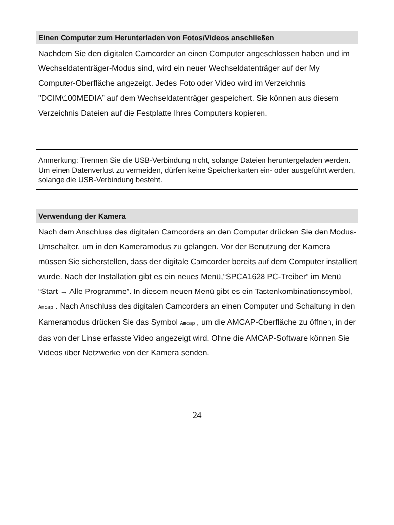Einen Computer zum Herunterladen von Fotos/Videos anschließen
Nachdem Sie den digitalen Camcorder an einen Computer angeschlossen haben und im Wechseldatenträger-Modus sind, wird ein neuer Wechseldatenträger auf der My Computer-Oberfläche angezeigt. Jedes Foto oder Video wird im Verzeichnis "DCIM\100MEDIA” auf dem Wechseldatenträger gespeichert. Sie können aus diesem Verzeichnis Dateien auf die Festplatte Ihres Computers kopieren.
Anmerkung: Trennen Sie die USB-Verbindung nicht, solange Dateien heruntergeladen werden. Um einen Datenverlust zu vermeiden, dürfen keine Speicherkarten ein- oder ausgeführt werden, solange die USB-Verbindung besteht.
Verwendung der Kamera
Nach dem Anschluss des digitalen Camcorders an den Computer drücken Sie den Modus-Umschalter, um in den Kameramodus zu gelangen. Vor der Benutzung der Kamera müssen Sie sicherstellen, dass der digitale Camcorder bereits auf dem Computer installiert wurde. Nach der Installation gibt es ein neues Menü,“SPCA1628 PC-Treiber” im Menü “Start → Alle Programme”. In diesem neuen Menü gibt es ein Tastenkombinationssymbol, Amcap . Nach Anschluss des digitalen Camcorders an einen Computer und Schaltung in den Kameramodus drücken Sie das Symbol Amcap , um die AMCAP-Oberfläche zu öffnen, in der das von der Linse erfasste Video angezeigt wird. Ohne die AMCAP-Software können Sie Videos über Netzwerke von der Kamera senden.
24